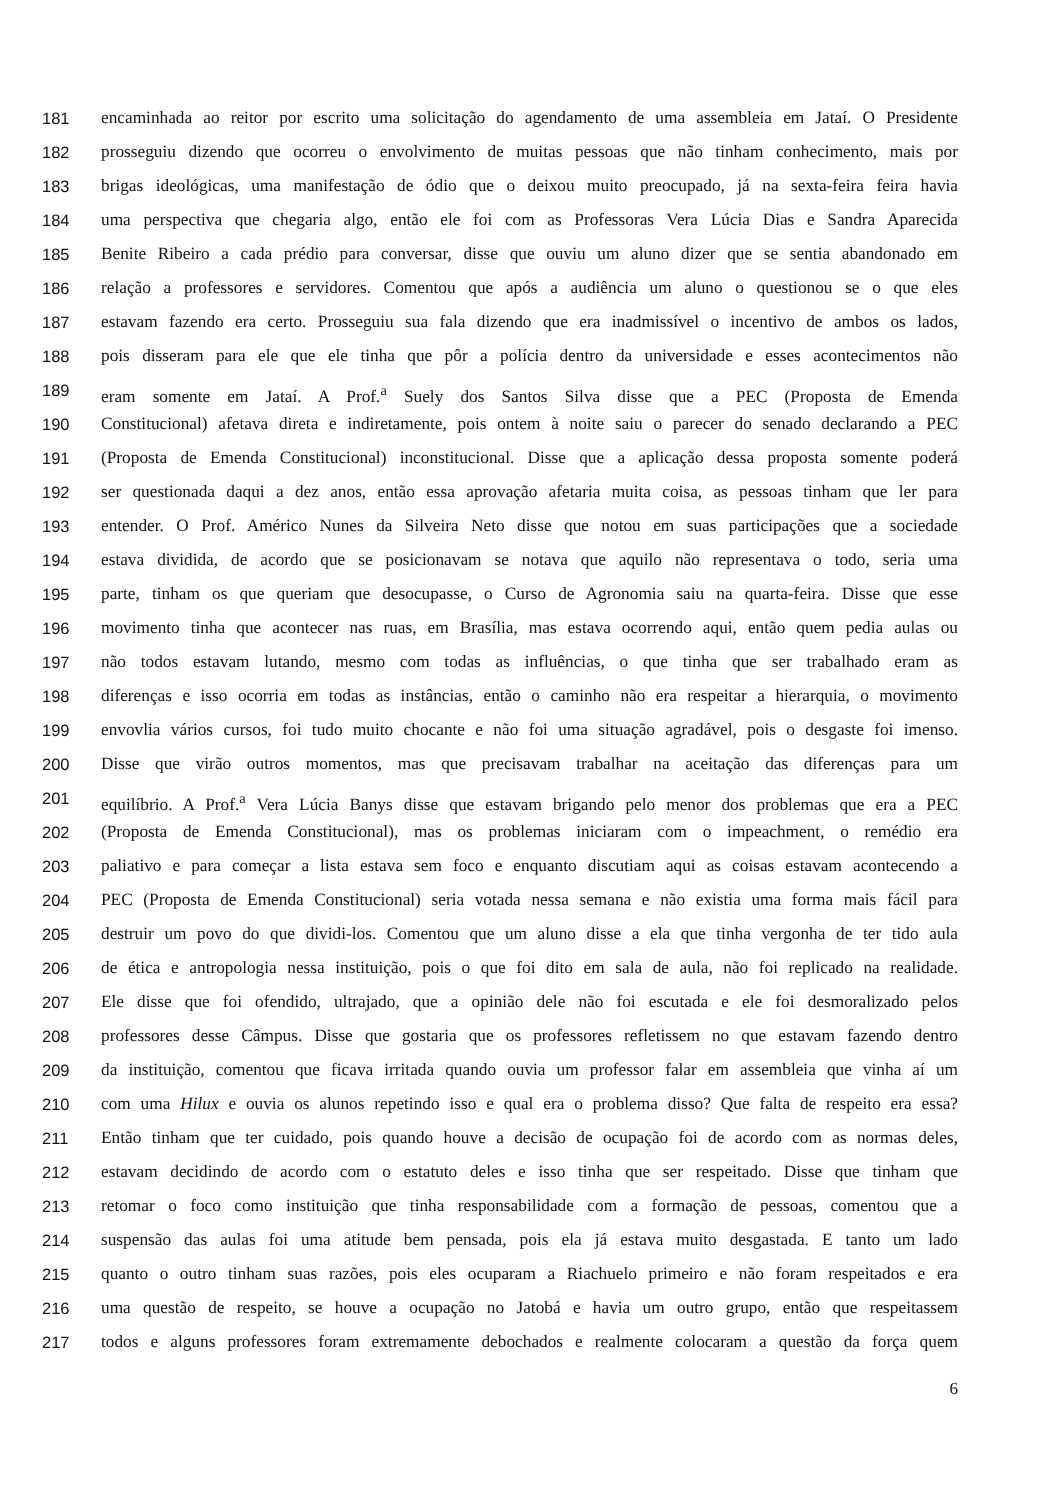181 encaminhada ao reitor por escrito uma solicitação do agendamento de uma assembleia em Jataí. O Presidente
182 prosseguiu dizendo que ocorreu o envolvimento de muitas pessoas que não tinham conhecimento, mais por
183 brigas ideológicas, uma manifestação de ódio que o deixou muito preocupado, já na sexta-feira feira havia
184 uma perspectiva que chegaria algo, então ele foi com as Professoras Vera Lúcia Dias e Sandra Aparecida
185 Benite Ribeiro a cada prédio para conversar, disse que ouviu um aluno dizer que se sentia abandonado em
186 relação a professores e servidores. Comentou que após a audiência um aluno o questionou se o que eles
187 estavam fazendo era certo. Prosseguiu sua fala dizendo que era inadmissível o incentivo de ambos os lados,
188 pois disseram para ele que ele tinha que pôr a polícia dentro da universidade e esses acontecimentos não
189 eram somente em Jataí. A Prof.<sup>a</sup> Suely dos Santos Silva disse que a PEC (Proposta de Emenda
190 Constitucional) afetava direta e indiretamente, pois ontem à noite saiu o parecer do senado declarando a PEC
191 (Proposta de Emenda Constitucional) inconstitucional. Disse que a aplicação dessa proposta somente poderá
192 ser questionada daqui a dez anos, então essa aprovação afetaria muita coisa, as pessoas tinham que ler para
193 entender. O Prof. Américo Nunes da Silveira Neto disse que notou em suas participações que a sociedade
194 estava dividida, de acordo que se posicionavam se notava que aquilo não representava o todo, seria uma
195 parte, tinham os que queriam que desocupasse, o Curso de Agronomia saiu na quarta-feira. Disse que esse
196 movimento tinha que acontecer nas ruas, em Brasília, mas estava ocorrendo aqui, então quem pedia aulas ou
197 não todos estavam lutando, mesmo com todas as influências, o que tinha que ser trabalhado eram as
198 diferenças e isso ocorria em todas as instâncias, então o caminho não era respeitar a hierarquia, o movimento
199 envovlia vários cursos, foi tudo muito chocante e não foi uma situação agradável, pois o desgaste foi imenso.
200 Disse que virão outros momentos, mas que precisavam trabalhar na aceitação das diferenças para um
201 equilíbrio. A Prof.<sup>a</sup> Vera Lúcia Banys disse que estavam brigando pelo menor dos problemas que era a PEC
202 (Proposta de Emenda Constitucional), mas os problemas iniciaram com o impeachment, o remédio era
203 paliativo e para começar a lista estava sem foco e enquanto discutiam aqui as coisas estavam acontecendo a
204 PEC (Proposta de Emenda Constitucional) seria votada nessa semana e não existia uma forma mais fácil para
205 destruir um povo do que dividi-los. Comentou que um aluno disse a ela que tinha vergonha de ter tido aula
206 de ética e antropologia nessa instituição, pois o que foi dito em sala de aula, não foi replicado na realidade.
207 Ele disse que foi ofendido, ultrajado, que a opinião dele não foi escutada e ele foi desmoralizado pelos
208 professores desse Câmpus. Disse que gostaria que os professores refletissem no que estavam fazendo dentro
209 da instituição, comentou que ficava irritada quando ouvia um professor falar em assembleia que vinha aí um
210 com uma Hilux e ouvia os alunos repetindo isso e qual era o problema disso? Que falta de respeito era essa?
211 Então tinham que ter cuidado, pois quando houve a decisão de ocupação foi de acordo com as normas deles,
212 estavam decidindo de acordo com o estatuto deles e isso tinha que ser respeitado. Disse que tinham que
213 retomar o foco como instituição que tinha responsabilidade com a formação de pessoas, comentou que a
214 suspensão das aulas foi uma atitude bem pensada, pois ela já estava muito desgastada. E tanto um lado
215 quanto o outro tinham suas razões, pois eles ocuparam a Riachuelo primeiro e não foram respeitados e era
216 uma questão de respeito, se houve a ocupação no Jatobá e havia um outro grupo, então que respeitassem
217 todos e alguns professores foram extremamente debochados e realmente colocaram a questão da força quem
6